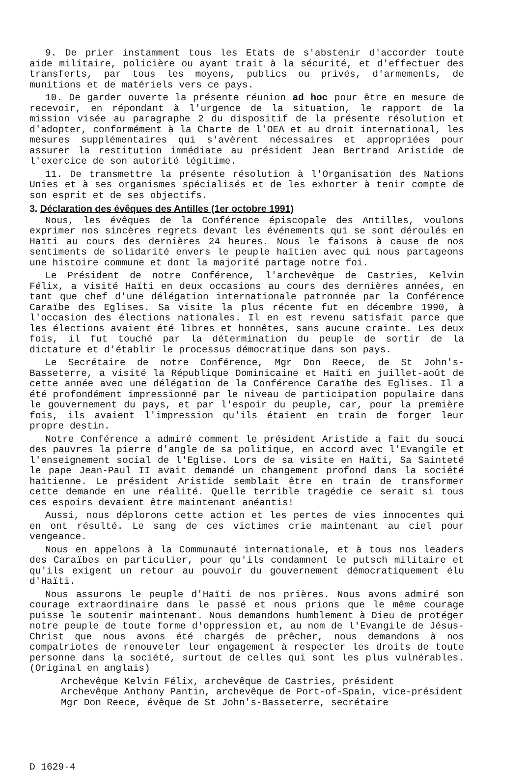9. De prier instamment tous les Etats de s'abstenir d'accorder toute aide militaire, policière ou ayant trait à la sécurité, et d'effectuer des transferts, par tous les moyens, publics ou privés, d'armements, de munitions et de matériels vers ce pays.
10. De garder ouverte la présente réunion ad hoc pour être en mesure de recevoir, en répondant à l'urgence de la situation, le rapport de la mission visée au paragraphe 2 du dispositif de la présente résolution et d'adopter, conformément à la Charte de l'OEA et au droit international, les mesures supplémentaires qui s'avèrent nécessaires et appropriées pour assurer la restitution immédiate au président Jean Bertrand Aristide de l'exercice de son autorité légitime.
11. De transmettre la présente résolution à l'Organisation des Nations Unies et à ses organismes spécialisés et de les exhorter à tenir compte de son esprit et de ses objectifs.
3. Déclaration des évêques des Antilles (1er octobre 1991)
Nous, les évêques de la Conférence épiscopale des Antilles, voulons exprimer nos sincères regrets devant les événements qui se sont déroulés en Haïti au cours des dernières 24 heures. Nous le faisons à cause de nos sentiments de solidarité envers le peuple haïtien avec qui nous partageons une histoire commune et dont la majorité partage notre foi.
Le Président de notre Conférence, l'archevêque de Castries, Kelvin Félix, a visité Haïti en deux occasions au cours des dernières années, en tant que chef d'une délégation internationale patronnée par la Conférence Caraïbe des Eglises. Sa visite la plus récente fut en décembre 1990, à l'occasion des élections nationales. Il en est revenu satisfait parce que les élections avaient été libres et honnêtes, sans aucune crainte. Les deux fois, il fut touché par la détermination du peuple de sortir de la dictature et d'établir le processus démocratique dans son pays.
Le Secrétaire de notre Conférence, Mgr Don Reece, de St John's-Basseterre, a visité la République Dominicaine et Haïti en juillet-août de cette année avec une délégation de la Conférence Caraïbe des Eglises. Il a été profondément impressionné par le niveau de participation populaire dans le gouvernement du pays, et par l'espoir du peuple, car, pour la première fois, ils avaient l'impression qu'ils étaient en train de forger leur propre destin.
Notre Conférence a admiré comment le président Aristide a fait du souci des pauvres la pierre d'angle de sa politique, en accord avec l'Evangile et l'enseignement social de l'Eglise. Lors de sa visite en Haïti, Sa Sainteté le pape Jean-Paul II avait demandé un changement profond dans la société haïtienne. Le président Aristide semblait être en train de transformer cette demande en une réalité. Quelle terrible tragédie ce serait si tous ces espoirs devaient être maintenant anéantis!
Aussi, nous déplorons cette action et les pertes de vies innocentes qui en ont résulté. Le sang de ces victimes crie maintenant au ciel pour vengeance.
Nous en appelons à la Communauté internationale, et à tous nos leaders des Caraïbes en particulier, pour qu'ils condamnent le putsch militaire et qu'ils exigent un retour au pouvoir du gouvernement démocratiquement élu d'Haïti.
Nous assurons le peuple d'Haïti de nos prières. Nous avons admiré son courage extraordinaire dans le passé et nous prions que le même courage puisse le soutenir maintenant. Nous demandons humblement à Dieu de protéger notre peuple de toute forme d'oppression et, au nom de l'Evangile de Jésus-Christ que nous avons été chargés de prêcher, nous demandons à nos compatriotes de renouveler leur engagement à respecter les droits de toute personne dans la société, surtout de celles qui sont les plus vulnérables. (Original en anglais)
Archevêque Kelvin Félix, archevêque de Castries, président
Archevêque Anthony Pantin, archevêque de Port-of-Spain, vice-président
Mgr Don Reece, évêque de St John's-Basseterre, secrétaire
D 1629-4